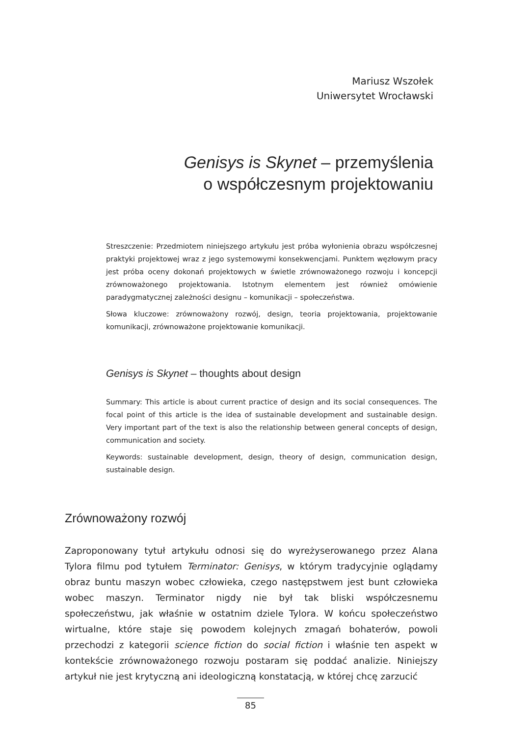Mariusz Wszołek
Uniwersytet Wrocławski
Genisys is Skynet – przemyślenia
o współczesnym projektowaniu
Streszczenie: Przedmiotem niniejszego artykułu jest próba wyłonienia obrazu współczesnej praktyki projektowej wraz z jego systemowymi konsekwencjami. Punktem węzłowym pracy jest próba oceny dokonań projektowych w świetle zrównoważonego rozwoju i koncepcji zrównoważonego projektowania. Istotnym elementem jest również omówienie paradygmatycznej zależności designu – komunikacji – społeczeństwa.
Słowa kluczowe: zrównoważony rozwój, design, teoria projektowania, projektowanie komunikacji, zrównoważone projektowanie komunikacji.
Genisys is Skynet – thoughts about design
Summary: This article is about current practice of design and its social consequences. The focal point of this article is the idea of sustainable development and sustainable design. Very important part of the text is also the relationship between general concepts of design, communication and society.
Keywords: sustainable development, design, theory of design, communication design, sustainable design.
Zrównoważony rozwój
Zaproponowany tytuł artykułu odnosi się do wyreżyserowanego przez Alana Tylora filmu pod tytułem Terminator: Genisys, w którym tradycyjnie oglądamy obraz buntu maszyn wobec człowieka, czego następstwem jest bunt człowieka wobec maszyn. Terminator nigdy nie był tak bliski współczesnemu społeczeństwu, jak właśnie w ostatnim dziele Tylora. W końcu społeczeństwo wirtualne, które staje się powodem kolejnych zmagań bohaterów, powoli przechodzi z kategorii science fiction do social fiction i właśnie ten aspekt w kontekście zrównoważonego rozwoju postaram się poddać analizie. Niniejszy artykuł nie jest krytyczną ani ideologiczną konstatacją, w której chcę zarzucić
85